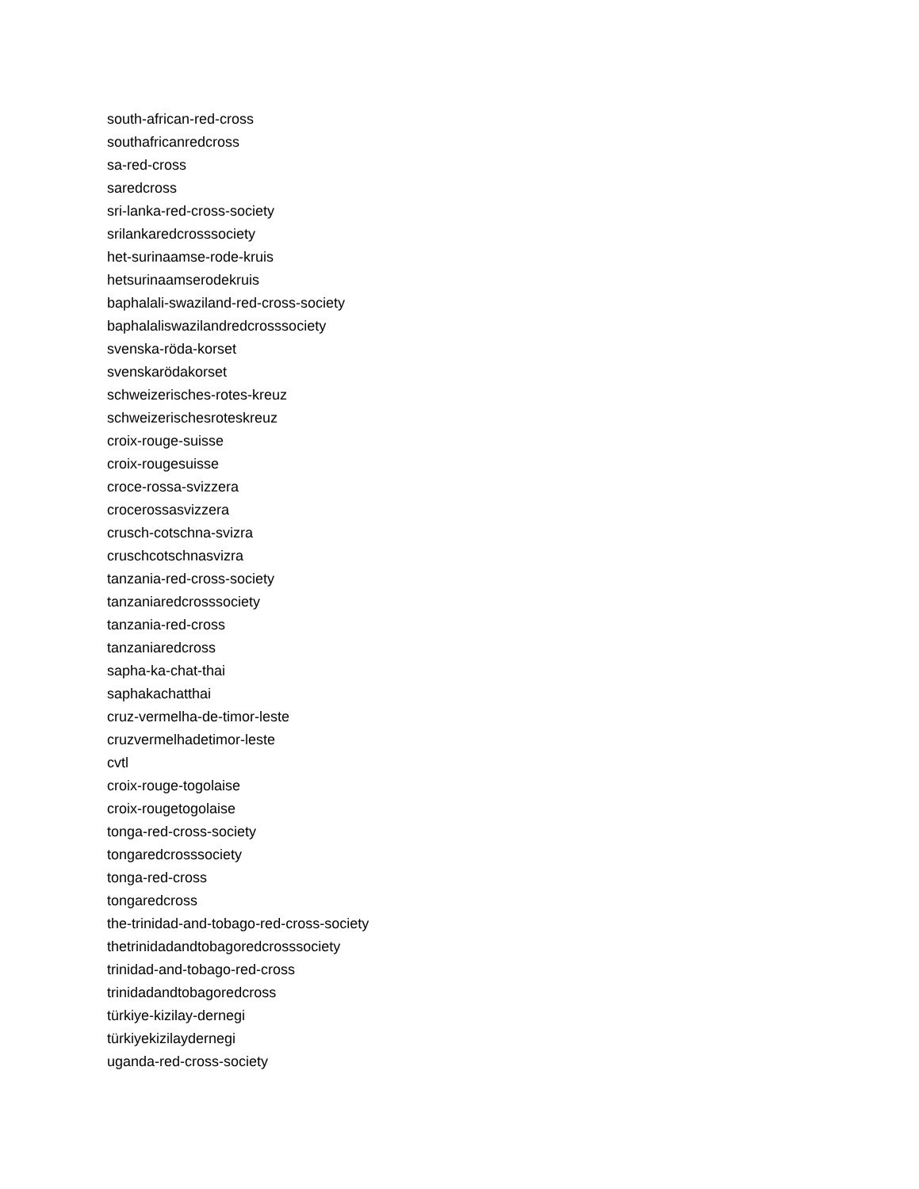south-african-red-cross
southafricanredcross
sa-red-cross
saredcross
sri-lanka-red-cross-society
srilankaredcrosssociety
het-surinaamse-rode-kruis
hetsurinaamserodekruis
baphalali-swaziland-red-cross-society
baphalaliswazilandredcrosssociety
svenska-röda-korset
svenskarödakorset
schweizerisches-rotes-kreuz
schweizerischesroteskreuz
croix-rouge-suisse
croix-rougesuisse
croce-rossa-svizzera
crocerossasvizzera
crusch-cotschna-svizra
cruschcotschnasvizra
tanzania-red-cross-society
tanzaniaredcrosssociety
tanzania-red-cross
tanzaniaredcross
sapha-ka-chat-thai
saphakachatthai
cruz-vermelha-de-timor-leste
cruzvermelhadetimor-leste
cvtl
croix-rouge-togolaise
croix-rougetogolaise
tonga-red-cross-society
tongaredcrosssociety
tonga-red-cross
tongaredcross
the-trinidad-and-tobago-red-cross-society
thetrinidadandtobagoredcrosssociety
trinidad-and-tobago-red-cross
trinidadandtobagoredcross
türkiye-kizilay-dernegi
türkiyekizilaydernegi
uganda-red-cross-society